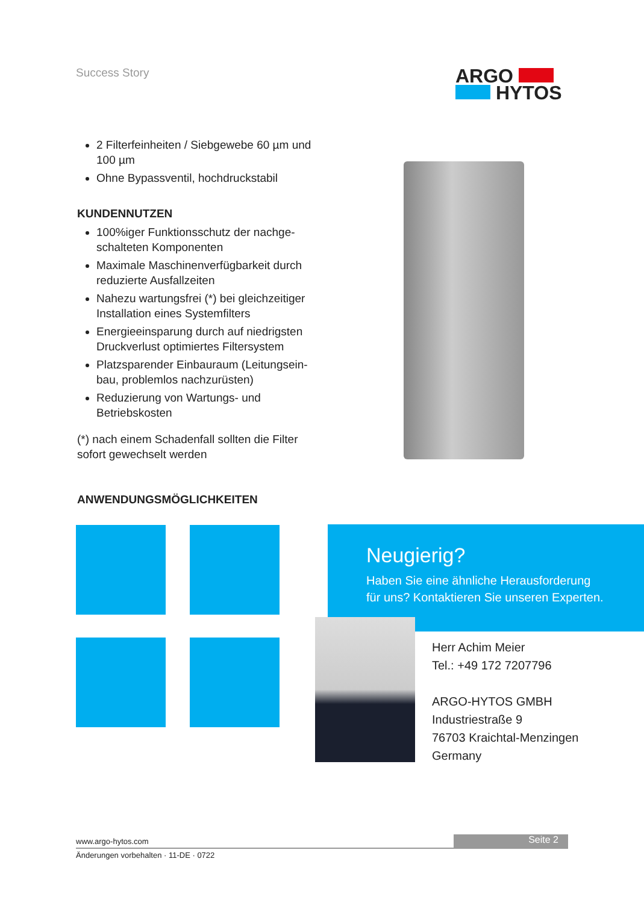Success Story
ARGO
HYTOS
2 Filterfeinheiten / Siebgewebe 60 µm und 100 µm
Ohne Bypassventil, hochdruckstabil
KUNDENNUTZEN
100%iger Funktionsschutz der nachge­schalteten Komponenten
Maximale Maschinenverfügbarkeit durch reduzierte Ausfallzeiten
Nahezu wartungsfrei (*) bei gleichzeiti­ger Installation eines Systemfilters
Energieeinsparung durch auf niedrigsten Druckverlust optimiertes Filtersystem
Platzsparender Einbauraum (Leitungsein­bau, problemlos nachzurüsten)
Reduzierung von Wartungs- und Betriebskosten
(*) nach einem Schadenfall sollten die Filter sofort gewechselt werden
ANWENDUNGSMÖGLICHKEITEN
Neugierig?
Haben Sie eine ähnliche Herausforderung
für uns? Kontaktieren Sie unseren Experten.
Herr Achim Meier
Tel.: +49 172 7207796
ARGO-HYTOS GMBH
Industriestraße 9
76703 Kraichtal-Menzingen
Germany
www.argo-hytos.com
Seite 2
Änderungen vorbehalten · 11-DE · 0722